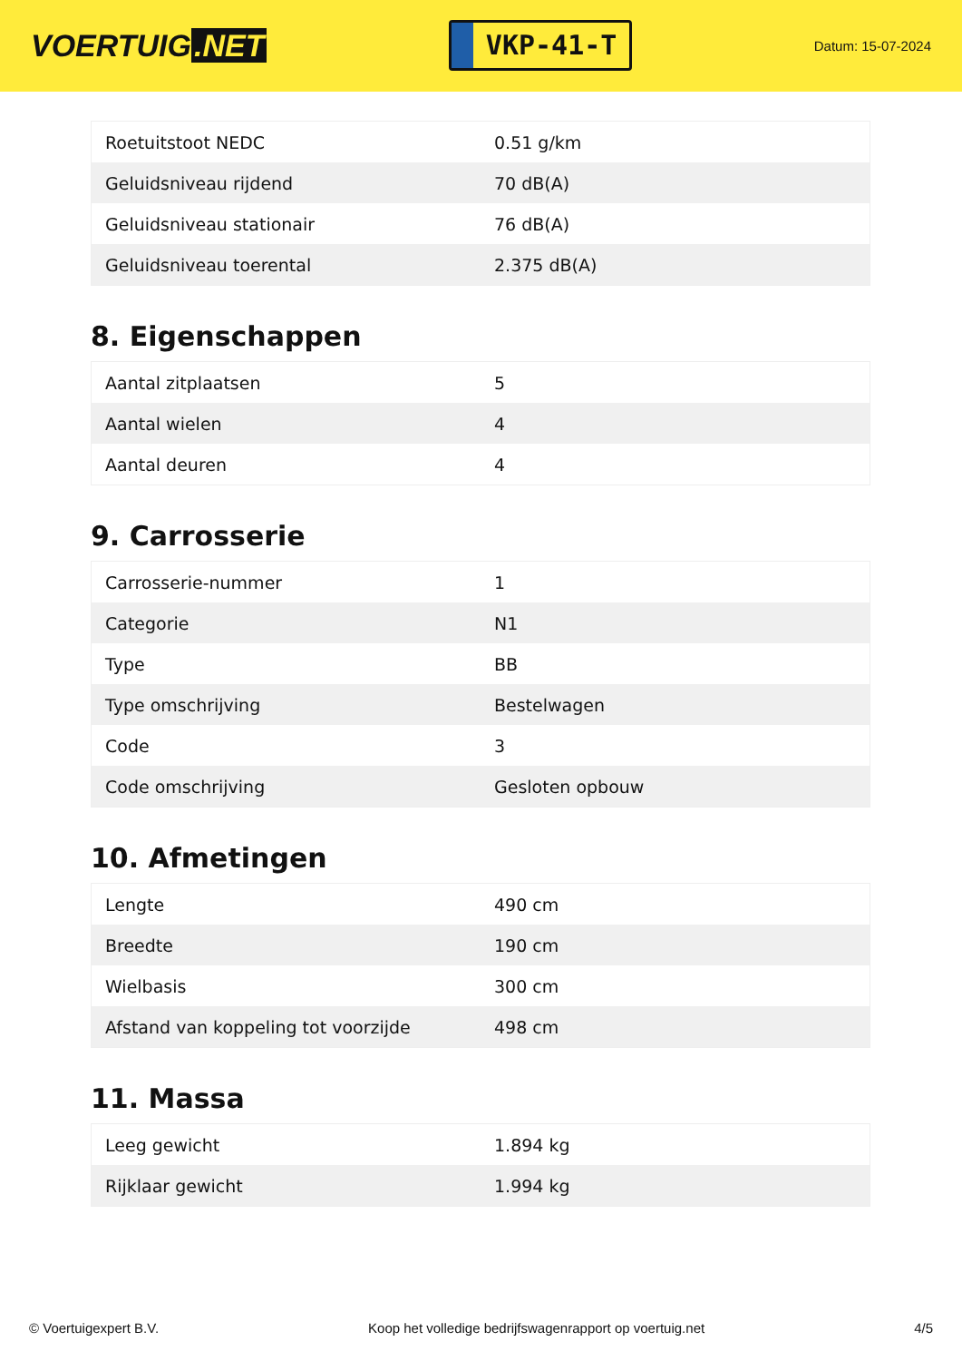VOERTUIG.NET
VKP-41-T
Datum: 15-07-2024
| Roetuitstoot NEDC | 0.51 g/km |
| Geluidsniveau rijdend | 70 dB(A) |
| Geluidsniveau stationair | 76 dB(A) |
| Geluidsniveau toerental | 2.375 dB(A) |
8. Eigenschappen
| Aantal zitplaatsen | 5 |
| Aantal wielen | 4 |
| Aantal deuren | 4 |
9. Carrosserie
| Carrosserie-nummer | 1 |
| Categorie | N1 |
| Type | BB |
| Type omschrijving | Bestelwagen |
| Code | 3 |
| Code omschrijving | Gesloten opbouw |
10. Afmetingen
| Lengte | 490 cm |
| Breedte | 190 cm |
| Wielbasis | 300 cm |
| Afstand van koppeling tot voorzijde | 498 cm |
11. Massa
| Leeg gewicht | 1.894 kg |
| Rijklaar gewicht | 1.994 kg |
© Voertuigexpert B.V. Koop het volledige bedrijfswagenrapport op voertuig.net 4/5